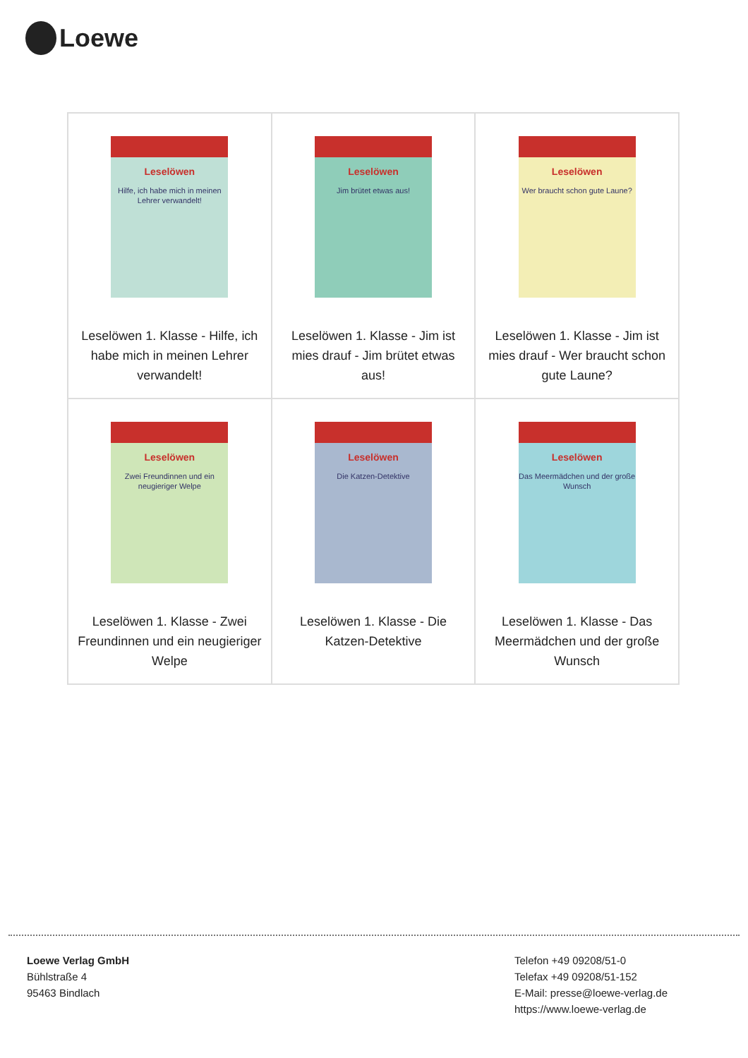Loewe
| Leselöwen Hilfe, ich habe mich in meinen Lehrer verwandelt! Leselöwen 1. Klasse - Hilfe, ich habe mich in meinen Lehrer verwandelt! | Leselöwen Jim brütet etwas aus! Leselöwen 1. Klasse - Jim ist mies drauf - Jim brütet etwas aus! | Leselöwen Wer braucht schon gute Laune? Leselöwen 1. Klasse - Jim ist mies drauf - Wer braucht schon gute Laune? |
| Leselöwen Zwei Freundinnen und ein neugieriger Welpe Leselöwen 1. Klasse - Zwei Freundinnen und ein neugieriger Welpe | Leselöwen Die Katzen-Detektive Leselöwen 1. Klasse - Die Katzen-Detektive | Leselöwen Das Meermädchen und der große Wunsch Leselöwen 1. Klasse - Das Meermädchen und der große Wunsch |
Loewe Verlag GmbH
Bühlstraße 4
95463 Bindlach
Telefon +49 09208/51-0
Telefax +49 09208/51-152
E-Mail: presse@loewe-verlag.de
https://www.loewe-verlag.de